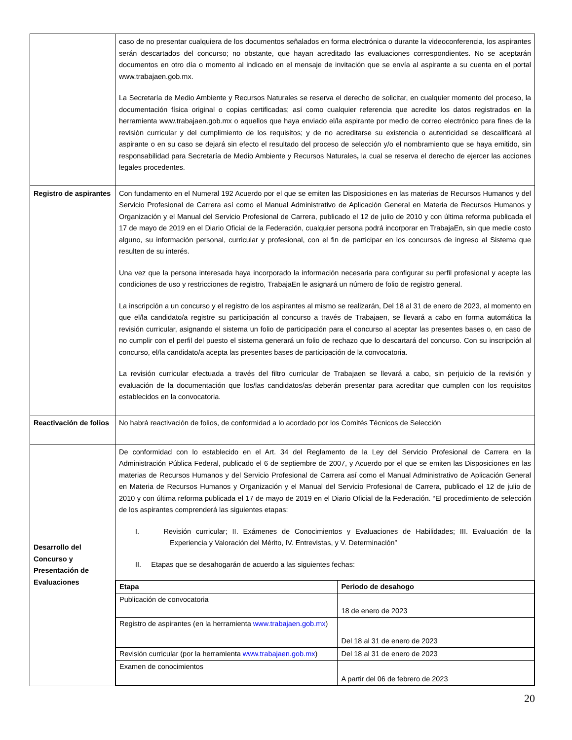| | caso de no presentar cualquiera de los documentos señalados en forma electrónica o durante la videoconferencia, los aspirantes serán descartados del concurso; no obstante, que hayan acreditado las evaluaciones correspondientes. No se aceptarán documentos en otro día o momento al indicado en el mensaje de invitación que se envía al aspirante a su cuenta en el portal www.trabajaen.gob.mx. La Secretaría de Medio Ambiente y Recursos Naturales se reserva el derecho de solicitar, en cualquier momento del proceso, la documentación física original o copias certificadas; así como cualquier referencia que acredite los datos registrados en la herramienta www.trabajaen.gob.mx o aquellos que haya enviado el/la aspirante por medio de correo electrónico para fines de la revisión curricular y del cumplimiento de los requisitos; y de no acreditarse su existencia o autenticidad se descalificará al aspirante o en su caso se dejará sin efecto el resultado del proceso de selección y/o el nombramiento que se haya emitido, sin responsabilidad para Secretaría de Medio Ambiente y Recursos Naturales , la cual se reserva el derecho de ejercer las acciones legales procedentes. |
| Registro de aspirantes | Con fundamento en el Numeral 192 Acuerdo por el que se emiten las Disposiciones en las materias de Recursos Humanos y del Servicio Profesional de Carrera así como el Manual Administrativo de Aplicación General en Materia de Recursos Humanos y Organización y el Manual del Servicio Profesional de Carrera, publicado el 12 de julio de 2010 y con última reforma publicada el 17 de mayo de 2019 en el Diario Oficial de la Federación, cualquier persona podrá incorporar en TrabajaEn, sin que medie costo alguno, su información personal, curricular y profesional, con el fin de participar en los concursos de ingreso al Sistema que resulten de su interés. Una vez que la persona interesada haya incorporado la información necesaria para configurar su perfil profesional y acepte las condiciones de uso y restricciones de registro, TrabajaEn le asignará un número de folio de registro general. La inscripción a un concurso y el registro de los aspirantes al mismo se realizarán, Del 18 al 31 de enero de 2023, al momento en que el/la candidato/a registre su participación al concurso a través de Trabajaen, se llevará a cabo en forma automática la revisión curricular, asignando el sistema un folio de participación para el concurso al aceptar las presentes bases o, en caso de no cumplir con el perfil del puesto el sistema generará un folio de rechazo que lo descartará del concurso. Con su inscripción al concurso, el/la candidato/a acepta las presentes bases de participación de la convocatoria. La revisión curricular efectuada a través del filtro curricular de Trabajaen se llevará a cabo, sin perjuicio de la revisión y evaluación de la documentación que los/las candidatos/as deberán presentar para acreditar que cumplen con los requisitos establecidos en la convocatoria. |
| Reactivación de folios | No habrá reactivación de folios, de conformidad a lo acordado por los Comités Técnicos de Selección |
| Desarrollo del Concurso y Presentación de Evaluaciones | De conformidad con lo establecido en el Art. 34 del Reglamento de la Ley del Servicio Profesional de Carrera en la Administración Pública Federal, publicado el 6 de septiembre de 2007, y Acuerdo por el que se emiten las Disposiciones en las materias de Recursos Humanos y del Servicio Profesional de Carrera así como el Manual Administrativo de Aplicación General en Materia de Recursos Humanos y Organización y el Manual del Servicio Profesional de Carrera, publicado el 12 de julio de 2010 y con última reforma publicada el 17 de mayo de 2019 en el Diario Oficial de la Federación. “El procedimiento de selección de los aspirantes comprenderá las siguientes etapas: I. Revisión curricular; II. Exámenes de Conocimientos y Evaluaciones de Habilidades; III. Evaluación de la Experiencia y Valoración del Mérito, IV. Entrevistas, y V. Determinación” II. Etapas que se desahogarán de acuerdo a las siguientes fechas: / Etapa / Periodo de desahogo / / --- / --- / / Publicación de convocatoria / 18 de enero de 2023 / / Registro de aspirantes (en la herramienta www.trabajaen.gob.mx ) / Del 18 al 31 de enero de 2023 / / Revisión curricular (por la herramienta www.trabajaen.gob.mx ) / Del 18 al 31 de enero de 2023 / / Examen de conocimientos / A partir del 06 de febrero de 2023 / |
20